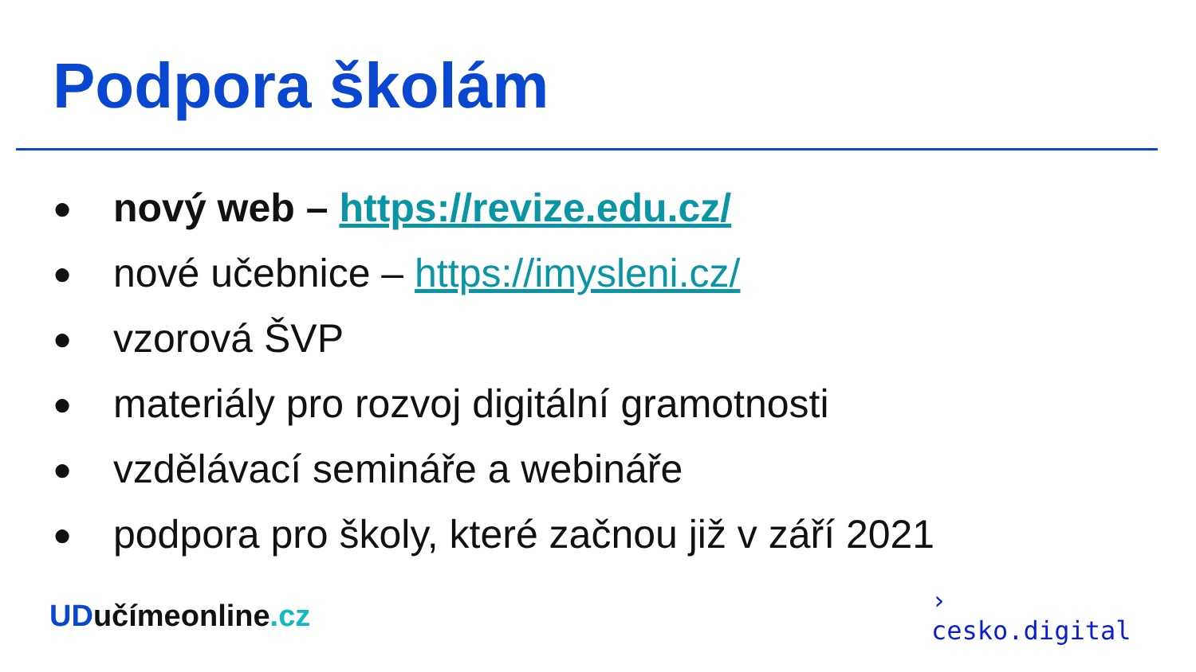Podpora školám
● nový web – https://revize.edu.cz/
● nové učebnice – https://imysleni.cz/
● vzorová ŠVP
● materiály pro rozvoj digitální gramotnosti
● vzdělávací semináře a webináře
● podpora pro školy, které začnou již v září 2021
UDučímeonline.cz
›
cesko.digital